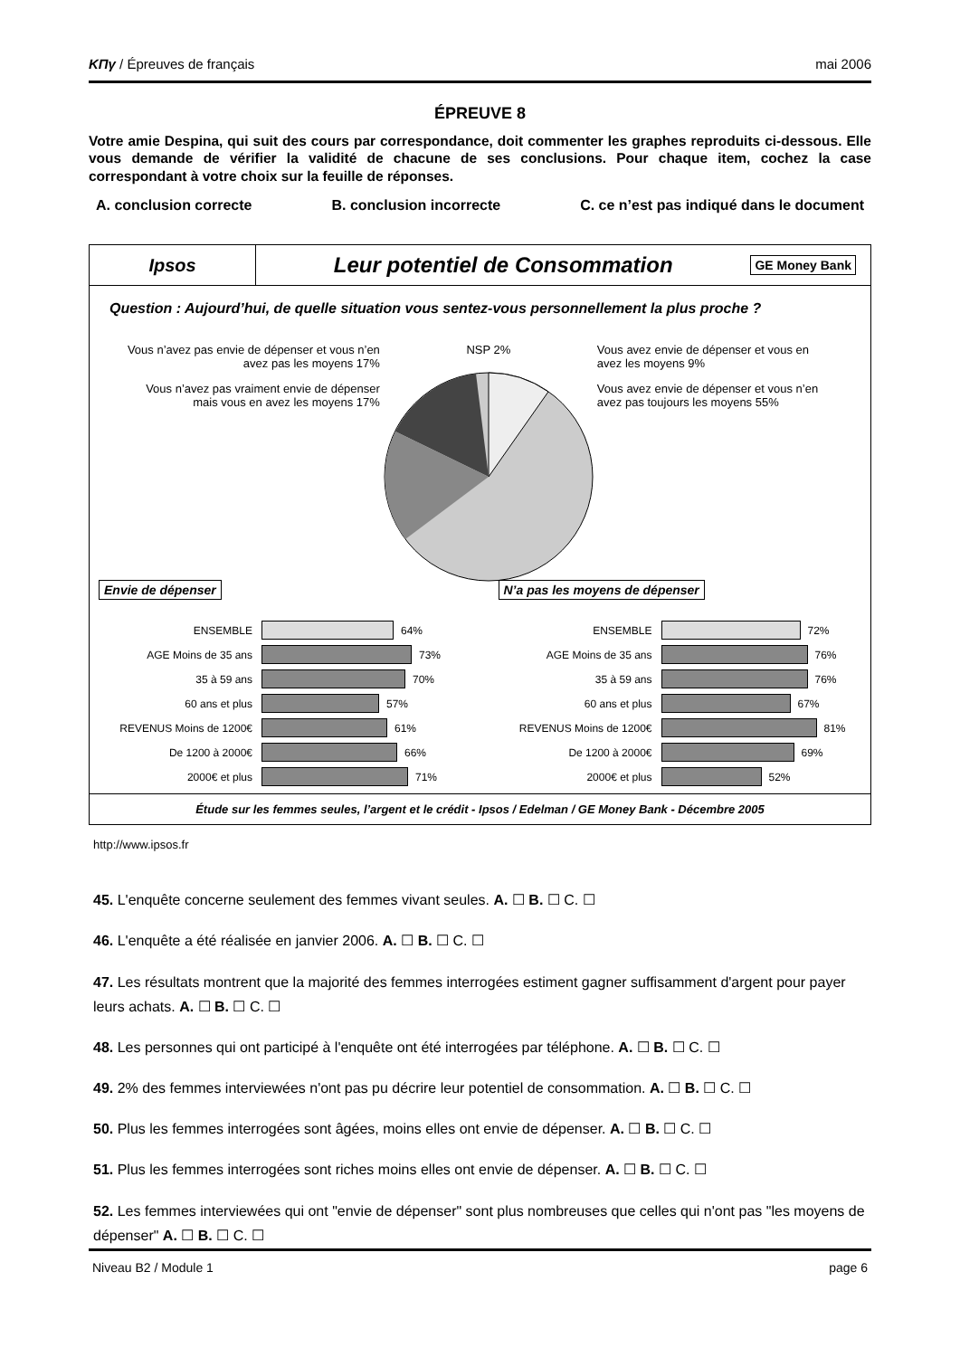ΚΠγ / Épreuves de français mai 2006
ÉPREUVE 8
Votre amie Despina, qui suit des cours par correspondance, doit commenter les graphes reproduits ci-dessous. Elle vous demande de vérifier la validité de chacune de ses conclusions. Pour chaque item, cochez la case correspondant à votre choix sur la feuille de réponses.
A. conclusion correcte B. conclusion incorrecte C. ce n’est pas indiqué dans le document
Ipsos
Leur potentiel de Consommation
GE Money Bank
Question : Aujourd’hui, de quelle situation vous sentez-vous personnellement la plus proche ?
Vous n’avez pas envie de dépenser et vous n’en avez pas les moyens 17%
Vous n’avez pas vraiment envie de dépenser mais vous en avez les moyens 17%
NSP 2% Vous avez envie de dépenser et vous en avez les moyens 9%
Vous avez envie de dépenser et vous n’en avez pas toujours les moyens 55%
Envie de dépenser
ENSEMBLE 64%
AGE Moins de 35 ans 73%
35 à 59 ans 70%
60 ans et plus 57%
REVENUS Moins de 1200€ 61%
De 1200 à 2000€ 66%
2000€ et plus 71%
N’a pas les moyens de dépenser
ENSEMBLE 72%
AGE Moins de 35 ans 76%
35 à 59 ans 76%
60 ans et plus 67%
REVENUS Moins de 1200€ 81%
De 1200 à 2000€ 69%
2000€ et plus 52%
Étude sur les femmes seules, l’argent et le crédit - Ipsos / Edelman / GE Money Bank - Décembre 2005
http://www.ipsos.fr
45. L'enquête concerne seulement des femmes vivant seules. A. ☐ B. ☐ C. ☐
46. L'enquête a été réalisée en janvier 2006. A. ☐ B. ☐ C. ☐
47. Les résultats montrent que la majorité des femmes interrogées estiment gagner suffisamment d'argent pour payer leurs achats. A. ☐ B. ☐ C. ☐
48. Les personnes qui ont participé à l'enquête ont été interrogées par téléphone. A. ☐ B. ☐ C. ☐
49. 2% des femmes interviewées n'ont pas pu décrire leur potentiel de consommation. A. ☐ B. ☐ C. ☐
50. Plus les femmes interrogées sont âgées, moins elles ont envie de dépenser. A. ☐ B. ☐ C. ☐
51. Plus les femmes interrogées sont riches moins elles ont envie de dépenser. A. ☐ B. ☐ C. ☐
52. Les femmes interviewées qui ont "envie de dépenser" sont plus nombreuses que celles qui n'ont pas "les moyens de dépenser" A. ☐ B. ☐ C. ☐
Niveau B2 / Module 1 page 6